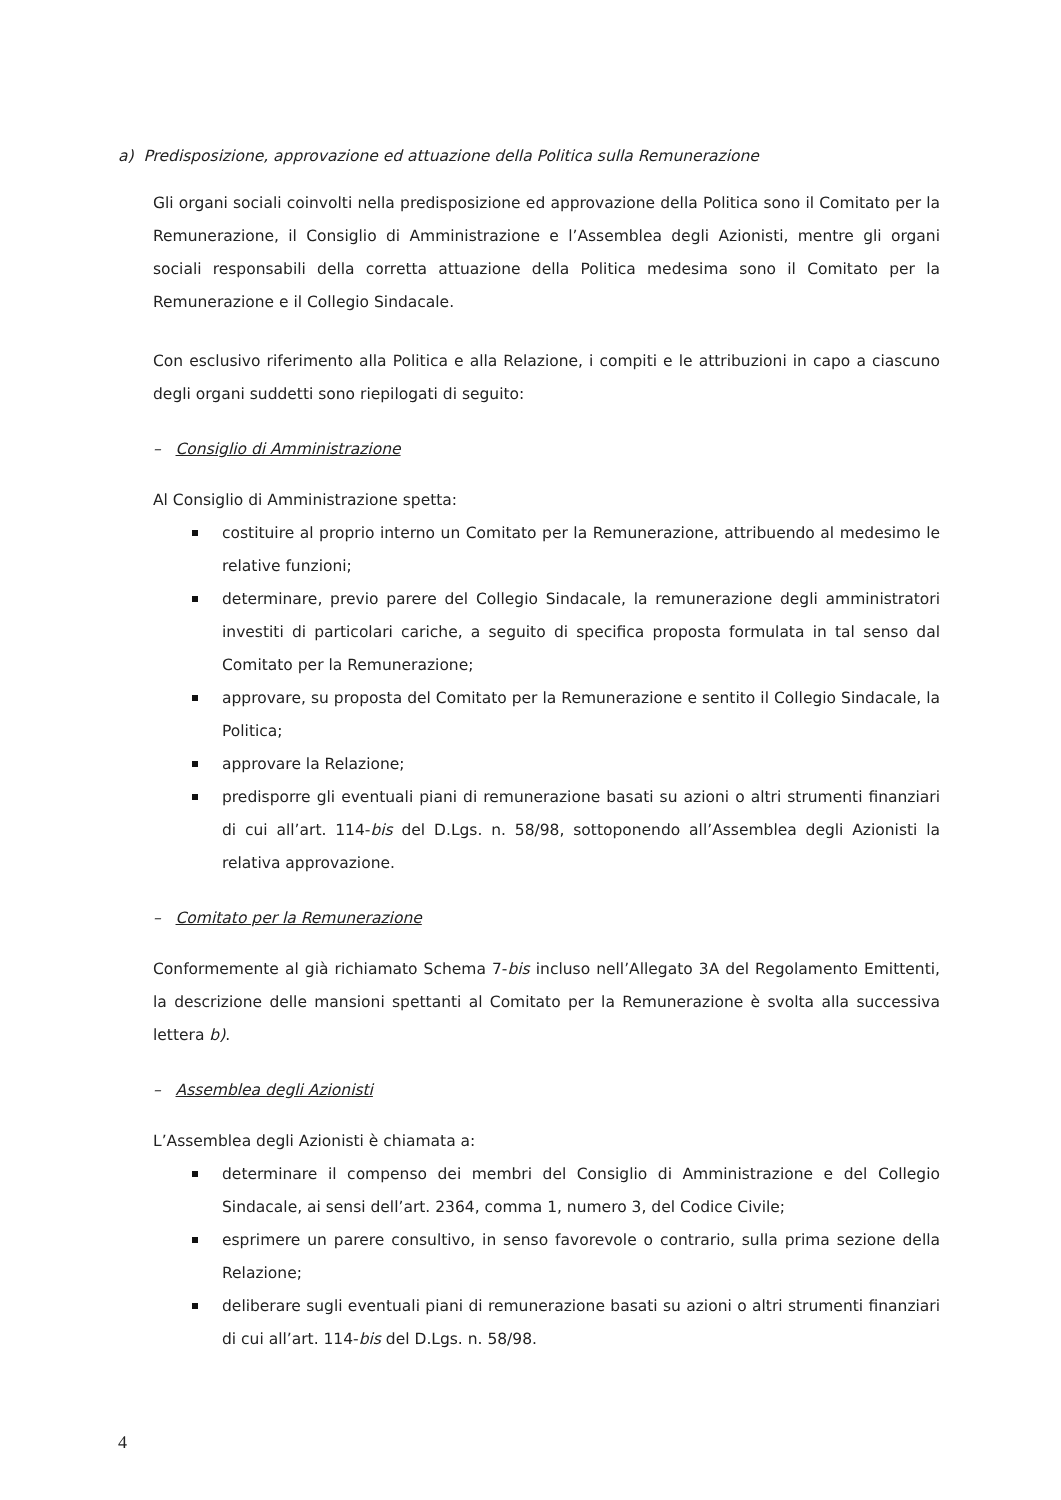a) Predisposizione, approvazione ed attuazione della Politica sulla Remunerazione
Gli organi sociali coinvolti nella predisposizione ed approvazione della Politica sono il Comitato per la Remunerazione, il Consiglio di Amministrazione e l’Assemblea degli Azionisti, mentre gli organi sociali responsabili della corretta attuazione della Politica medesima sono il Comitato per la Remunerazione e il Collegio Sindacale.
Con esclusivo riferimento alla Politica e alla Relazione, i compiti e le attribuzioni in capo a ciascuno degli organi suddetti sono riepilogati di seguito:
– Consiglio di Amministrazione
Al Consiglio di Amministrazione spetta:
costituire al proprio interno un Comitato per la Remunerazione, attribuendo al medesimo le relative funzioni;
determinare, previo parere del Collegio Sindacale, la remunerazione degli amministratori investiti di particolari cariche, a seguito di specifica proposta formulata in tal senso dal Comitato per la Remunerazione;
approvare, su proposta del Comitato per la Remunerazione e sentito il Collegio Sindacale, la Politica;
approvare la Relazione;
predisporre gli eventuali piani di remunerazione basati su azioni o altri strumenti finanziari di cui all’art. 114-bis del D.Lgs. n. 58/98, sottoponendo all’Assemblea degli Azionisti la relativa approvazione.
– Comitato per la Remunerazione
Conformemente al già richiamato Schema 7-bis incluso nell’Allegato 3A del Regolamento Emittenti, la descrizione delle mansioni spettanti al Comitato per la Remunerazione è svolta alla successiva lettera b).
– Assemblea degli Azionisti
L’Assemblea degli Azionisti è chiamata a:
determinare il compenso dei membri del Consiglio di Amministrazione e del Collegio Sindacale, ai sensi dell’art. 2364, comma 1, numero 3, del Codice Civile;
esprimere un parere consultivo, in senso favorevole o contrario, sulla prima sezione della Relazione;
deliberare sugli eventuali piani di remunerazione basati su azioni o altri strumenti finanziari di cui all’art. 114-bis del D.Lgs. n. 58/98.
4